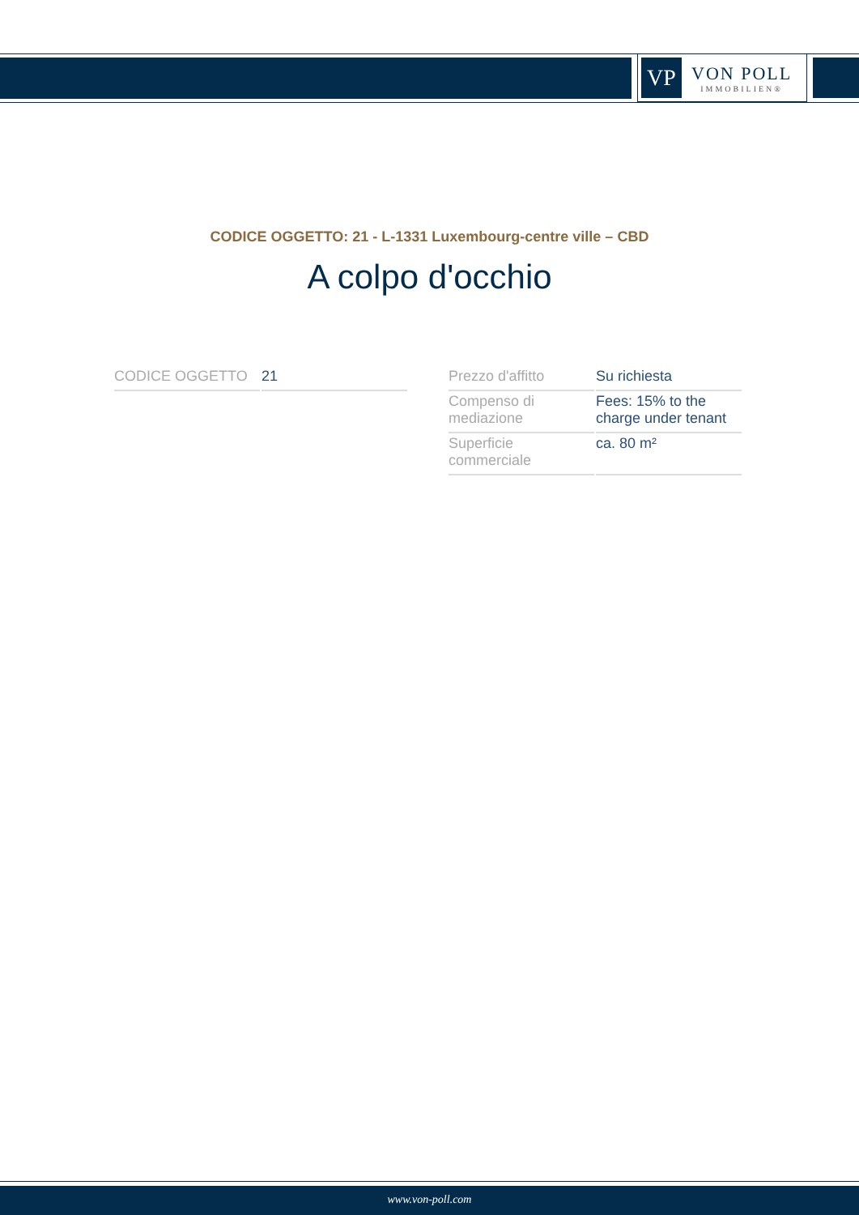VP
VON POLL
IMMOBILIEN®
CODICE OGGETTO: 21 - L-1331 Luxembourg-centre ville – CBD
A colpo d'occhio
| CODICE OGGETTO | 21 |
| Prezzo d'affitto | Su richiesta |
| Compenso di mediazione | Fees: 15% to the charge under tenant |
| Superficie commerciale | ca. 80 m² |
www.von-poll.com